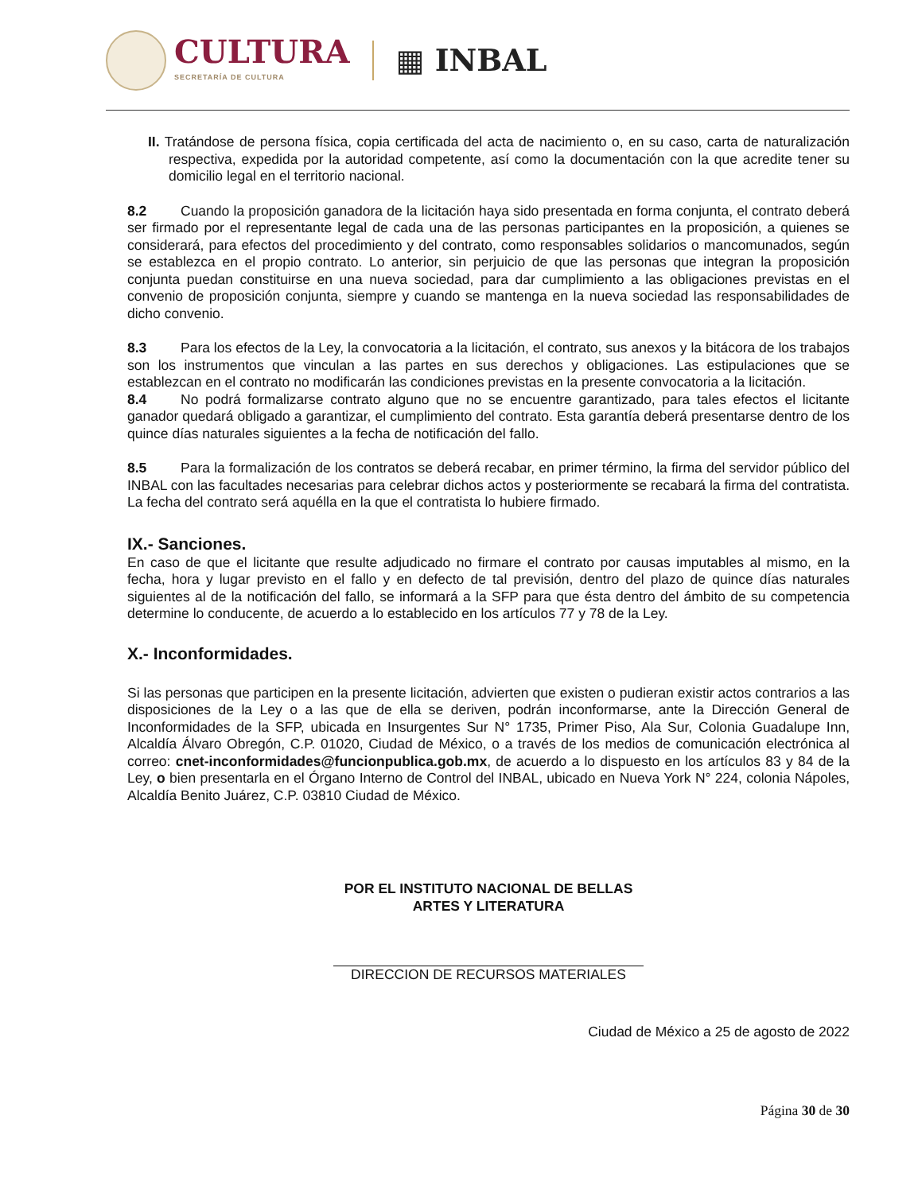CULTURA
SECRETARÍA DE CULTURA
▦ INBAL
II. Tratándose de persona física, copia certificada del acta de nacimiento o, en su caso, carta de naturalización respectiva, expedida por la autoridad competente, así como la documentación con la que acredite tener su domicilio legal en el territorio nacional.
8.2 Cuando la proposición ganadora de la licitación haya sido presentada en forma conjunta, el contrato deberá ser firmado por el representante legal de cada una de las personas participantes en la proposición, a quienes se considerará, para efectos del procedimiento y del contrato, como responsables solidarios o mancomunados, según se establezca en el propio contrato. Lo anterior, sin perjuicio de que las personas que integran la proposición conjunta puedan constituirse en una nueva sociedad, para dar cumplimiento a las obligaciones previstas en el convenio de proposición conjunta, siempre y cuando se mantenga en la nueva sociedad las responsabilidades de dicho convenio.
8.3 Para los efectos de la Ley, la convocatoria a la licitación, el contrato, sus anexos y la bitácora de los trabajos son los instrumentos que vinculan a las partes en sus derechos y obligaciones. Las estipulaciones que se establezcan en el contrato no modificarán las condiciones previstas en la presente convocatoria a la licitación.
8.4 No podrá formalizarse contrato alguno que no se encuentre garantizado, para tales efectos el licitante ganador quedará obligado a garantizar, el cumplimiento del contrato. Esta garantía deberá presentarse dentro de los quince días naturales siguientes a la fecha de notificación del fallo.
8.5 Para la formalización de los contratos se deberá recabar, en primer término, la firma del servidor público del INBAL con las facultades necesarias para celebrar dichos actos y posteriormente se recabará la firma del contratista. La fecha del contrato será aquélla en la que el contratista lo hubiere firmado.
IX.- Sanciones.
En caso de que el licitante que resulte adjudicado no firmare el contrato por causas imputables al mismo, en la fecha, hora y lugar previsto en el fallo y en defecto de tal previsión, dentro del plazo de quince días naturales siguientes al de la notificación del fallo, se informará a la SFP para que ésta dentro del ámbito de su competencia determine lo conducente, de acuerdo a lo establecido en los artículos 77 y 78 de la Ley.
X.- Inconformidades.
Si las personas que participen en la presente licitación, advierten que existen o pudieran existir actos contrarios a las disposiciones de la Ley o a las que de ella se deriven, podrán inconformarse, ante la Dirección General de Inconformidades de la SFP, ubicada en Insurgentes Sur N° 1735, Primer Piso, Ala Sur, Colonia Guadalupe Inn, Alcaldía Álvaro Obregón, C.P. 01020, Ciudad de México, o a través de los medios de comunicación electrónica al correo: cnet-inconformidades@funcionpublica.gob.mx, de acuerdo a lo dispuesto en los artículos 83 y 84 de la Ley, o bien presentarla en el Órgano Interno de Control del INBAL, ubicado en Nueva York N° 224, colonia Nápoles, Alcaldía Benito Juárez, C.P. 03810 Ciudad de México.
POR EL INSTITUTO NACIONAL DE BELLAS
ARTES Y LITERATURA
DIRECCION DE RECURSOS MATERIALES
Ciudad de México a 25 de agosto de 2022
Página 30 de 30